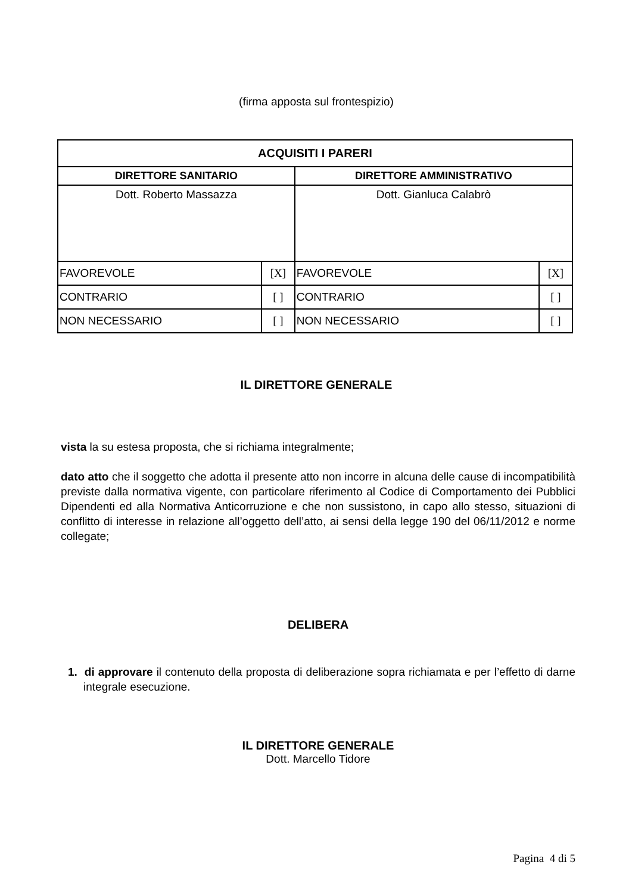(firma apposta sul frontespizio)
| ACQUISITI I PARERI | | | |
| --- | --- | --- | --- |
| DIRETTORE SANITARIO | | DIRETTORE AMMINISTRATIVO | |
| Dott. Roberto Massazza | | Dott. Gianluca Calabrò | |
| FAVOREVOLE | [X] | FAVOREVOLE | [X] |
| CONTRARIO | [ ] | CONTRARIO | [ ] |
| NON NECESSARIO | [ ] | NON NECESSARIO | [ ] |
IL DIRETTORE GENERALE
vista la su estesa proposta, che si richiama integralmente;
dato atto che il soggetto che adotta il presente atto non incorre in alcuna delle cause di incompatibilità previste dalla normativa vigente, con particolare riferimento al Codice di Comportamento dei Pubblici Dipendenti ed alla Normativa Anticorruzione e che non sussistono, in capo allo stesso, situazioni di conflitto di interesse in relazione all’oggetto dell’atto, ai sensi della legge 190 del 06/11/2012 e norme collegate;
DELIBERA
1. di approvare il contenuto della proposta di deliberazione sopra richiamata e per l’effetto di darne integrale esecuzione.
IL DIRETTORE GENERALE
Dott. Marcello Tidore
Pagina 4 di 5